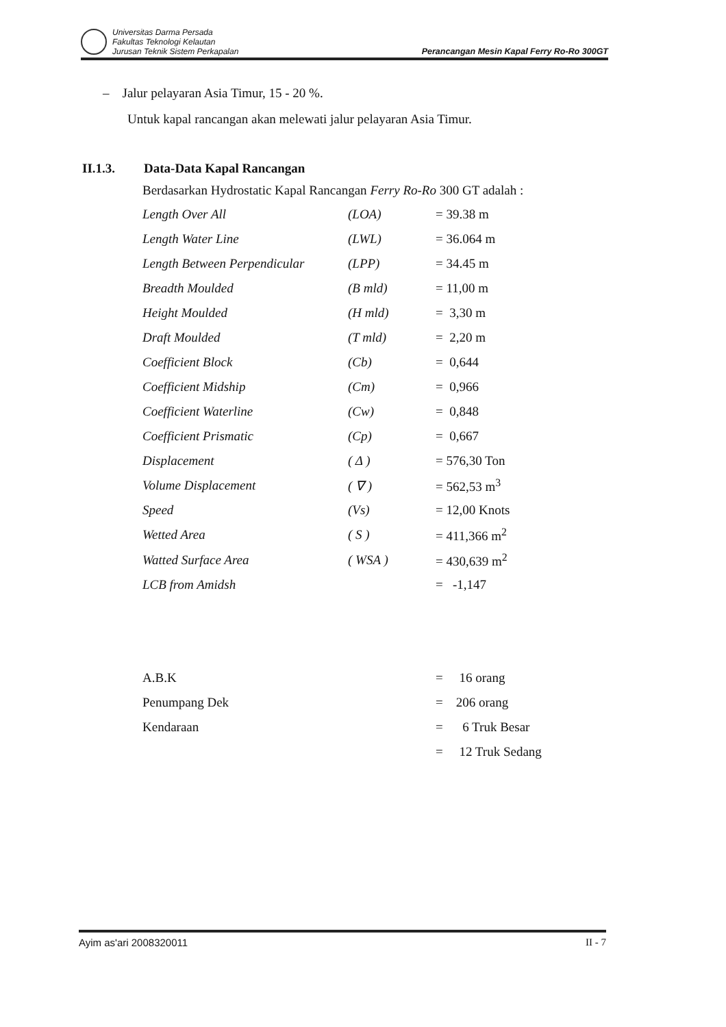Universitas Darma Persada
Fakultas Teknologi Kelautan
Jurusan Teknik Sistem Perkapalan
Perancangan Mesin Kapal Ferry Ro-Ro 300GT
– Jalur pelayaran Asia Timur, 15 - 20 %.
Untuk kapal rancangan akan melewati jalur pelayaran Asia Timur.
II.1.3. Data-Data Kapal Rancangan
Berdasarkan Hydrostatic Kapal Rancangan Ferry Ro-Ro 300 GT adalah :
| Length Over All | (LOA) | = 39.38 m |
| Length Water Line | (LWL) | = 36.064 m |
| Length Between Perpendicular | (LPP) | = 34.45 m |
| Breadth Moulded | (B mld) | = 11,00 m |
| Height Moulded | (H mld) | = 3,30 m |
| Draft Moulded | (T mld) | = 2,20 m |
| Coefficient Block | (Cb) | = 0,644 |
| Coefficient Midship | (Cm) | = 0,966 |
| Coefficient Waterline | (Cw) | = 0,848 |
| Coefficient Prismatic | (Cp) | = 0,667 |
| Displacement | ( Δ ) | = 576,30 Ton |
| Volume Displacement | ( ∇ ) | = 562,53 m<sup>3</sup> |
| Speed | (Vs) | = 12,00 Knots |
| Wetted Area | ( S ) | = 411,366 m<sup>2</sup> |
| Watted Surface Area | ( WSA ) | = 430,639 m<sup>2</sup> |
| LCB from Amidsh | | = -1,147 |
| A.B.K | | = 16 orang |
| Penumpang Dek | | = 206 orang |
| Kendaraan | | = 6 Truk Besar |
| | | = 12 Truk Sedang |
Ayim as'ari 2008320011 II - 7